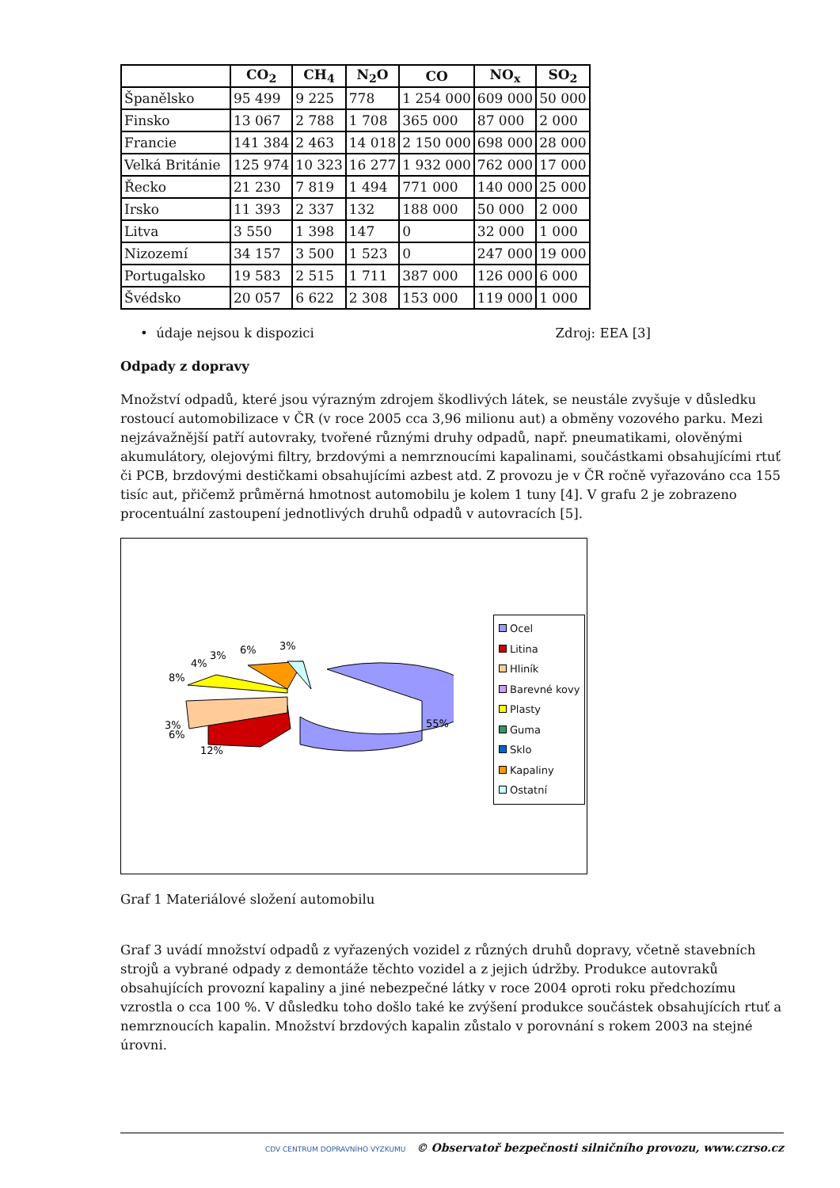| | CO<sub>2</sub> | CH<sub>4</sub> | N<sub>2</sub>O | CO | NO<sub>x</sub> | SO<sub>2</sub> |
| --- | --- | --- | --- | --- | --- | --- |
| Španělsko | 95 499 | 9 225 | 778 | 1 254 000 | 609 000 | 50 000 |
| Finsko | 13 067 | 2 788 | 1 708 | 365 000 | 87 000 | 2 000 |
| Francie | 141 384 | 2 463 | 14 018 | 2 150 000 | 698 000 | 28 000 |
| Velká Británie | 125 974 | 10 323 | 16 277 | 1 932 000 | 762 000 | 17 000 |
| Řecko | 21 230 | 7 819 | 1 494 | 771 000 | 140 000 | 25 000 |
| Irsko | 11 393 | 2 337 | 132 | 188 000 | 50 000 | 2 000 |
| Litva | 3 550 | 1 398 | 147 | 0 | 32 000 | 1 000 |
| Nizozemí | 34 157 | 3 500 | 1 523 | 0 | 247 000 | 19 000 |
| Portugalsko | 19 583 | 2 515 | 1 711 | 387 000 | 126 000 | 6 000 |
| Švédsko | 20 057 | 6 622 | 2 308 | 153 000 | 119 000 | 1 000 |
• údaje nejsou k dispozici Zdroj: EEA [3]
Odpady z dopravy
Množství odpadů, které jsou výrazným zdrojem škodlivých látek, se neustále zvyšuje v důsledku rostoucí automobilizace v ČR (v roce 2005 cca 3,96 milionu aut) a obměny vozového parku. Mezi nejzávažnější patří autovraky, tvořené různými druhy odpadů, např. pneumatikami, olověnými akumulátory, olejovými filtry, brzdovými a nemrznoucími kapalinami, součástkami obsahujícími rtuť či PCB, brzdovými destičkami obsahujícími azbest atd. Z provozu je v ČR ročně vyřazováno cca 155 tisíc aut, přičemž průměrná hmotnost automobilu je kolem 1 tuny [4]. V grafu 2 je zobrazeno procentuální zastoupení jednotlivých druhů odpadů v autovracích [5].
55%
12%
3%
6%
8%
4%
3%
6%
3%
Ocel
Litina
Hliník
Barevné kovy
Plasty
Guma
Sklo
Kapaliny
Ostatní
Graf 1 Materiálové složení automobilu
Graf 3 uvádí množství odpadů z vyřazených vozidel z různých druhů dopravy, včetně stavebních strojů a vybrané odpady z demontáže těchto vozidel a z jejich údržby. Produkce autovraků obsahujících provozní kapaliny a jiné nebezpečné látky v roce 2004 oproti roku předchozímu vzrostla o cca 100 %. V důsledku toho došlo také ke zvýšení produkce součástek obsahujících rtuť a nemrznoucích kapalin. Množství brzdových kapalin zůstalo v porovnání s rokem 2003 na stejné úrovni.
CDV CENTRUM DOPRAVNÍHO VÝZKUMU © Observatoř bezpečnosti silničního provozu, www.czrso.cz